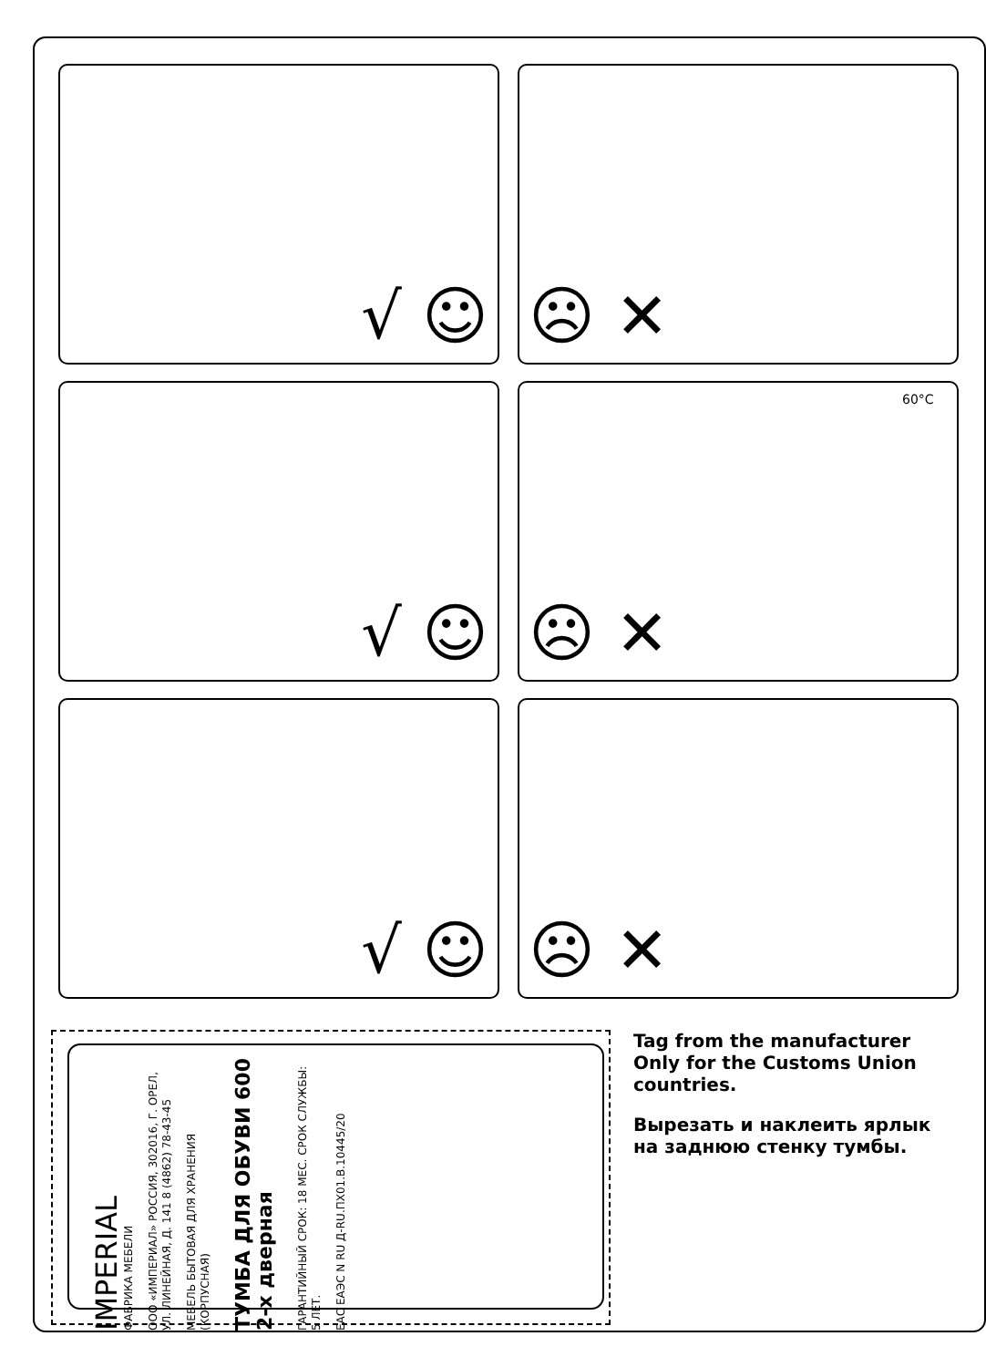√ ☺
☹ ✕
√ ☺
60°C ☹ ✕
√ ☺
☹ ✕
Tag from the manufacturer Only for the Customs Union countries.
Вырезать и наклеить ярлык на заднюю стенку тумбы.
IMPERIAL
ФАБРИКА МЕБЕЛИ
ООО «ИМПЕРИАЛ» РОССИЯ, 302016, Г. ОРЕЛ, УЛ. ЛИНЕЙНАЯ, Д. 141 8 (4862) 78-43-45
МЕБЕЛЬ БЫТОВАЯ ДЛЯ ХРАНЕНИЯ (КОРПУСНАЯ)
ТУМБА ДЛЯ ОБУВИ 600 2-х дверная
ГАРАНТИЙНЫЙ СРОК: 18 МЕС. СРОК СЛУЖБЫ: 5 ЛЕТ.
ЕАС ЕАЭС N RU Д-RU.ПХ01.В.10445/20